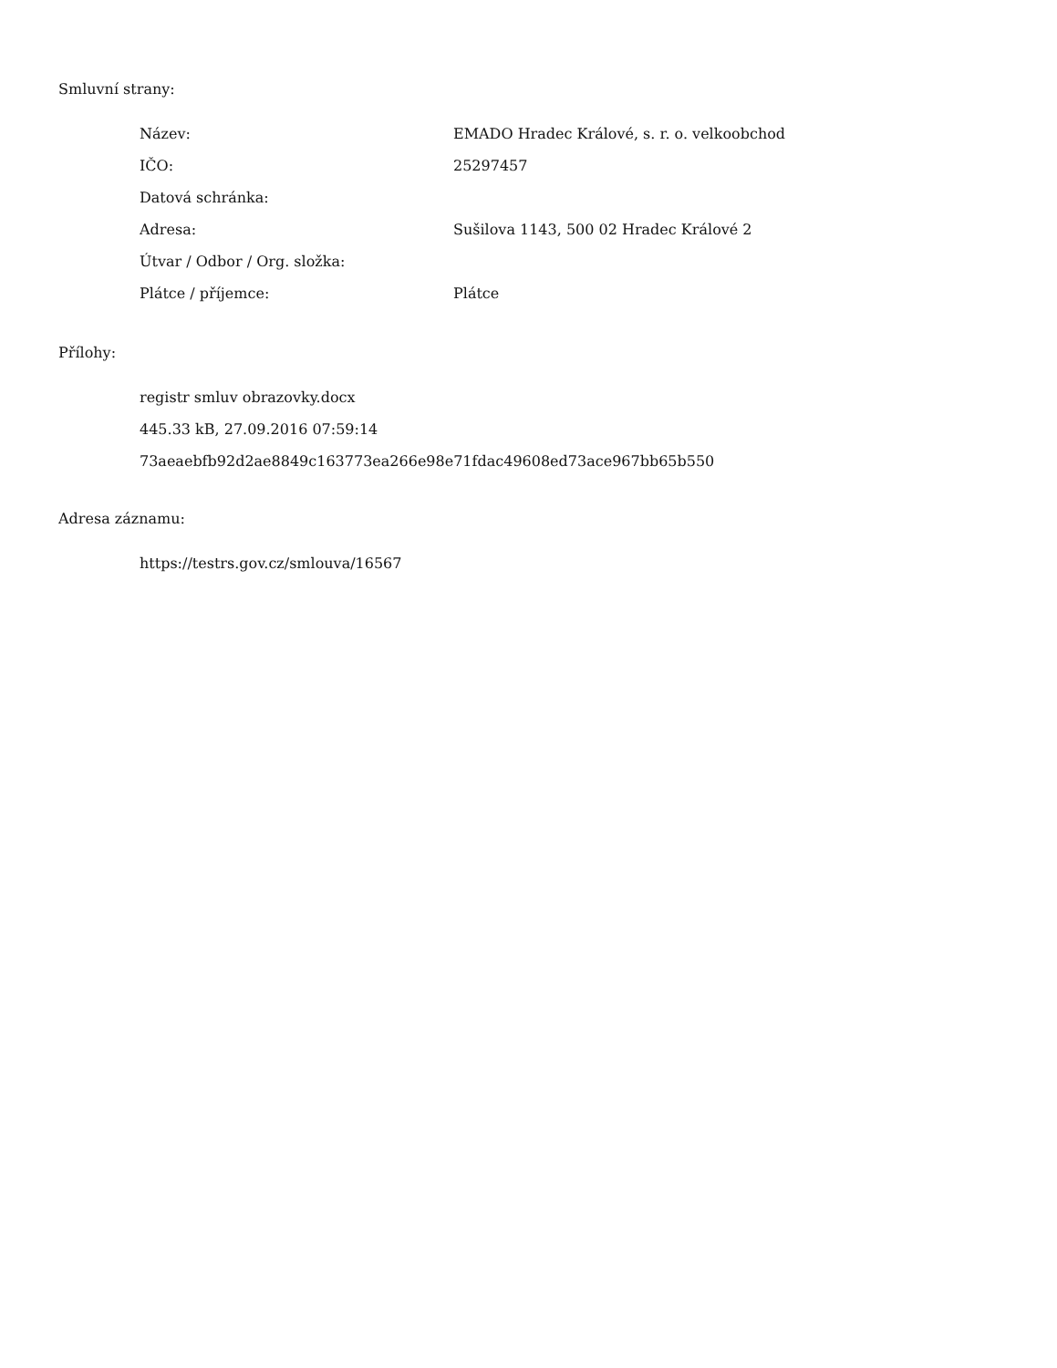Smluvní strany:
| Název: | EMADO Hradec Králové, s. r. o. velkoobchod |
| IČO: | 25297457 |
| Datová schránka: | |
| Adresa: | Sušilova 1143, 500 02 Hradec Králové 2 |
| Útvar / Odbor / Org. složka: | |
| Plátce / příjemce: | Plátce |
Přílohy:
registr smluv obrazovky.docx
445.33 kB, 27.09.2016 07:59:14
73aeaebfb92d2ae8849c163773ea266e98e71fdac49608ed73ace967bb65b550
Adresa záznamu:
https://testrs.gov.cz/smlouva/16567